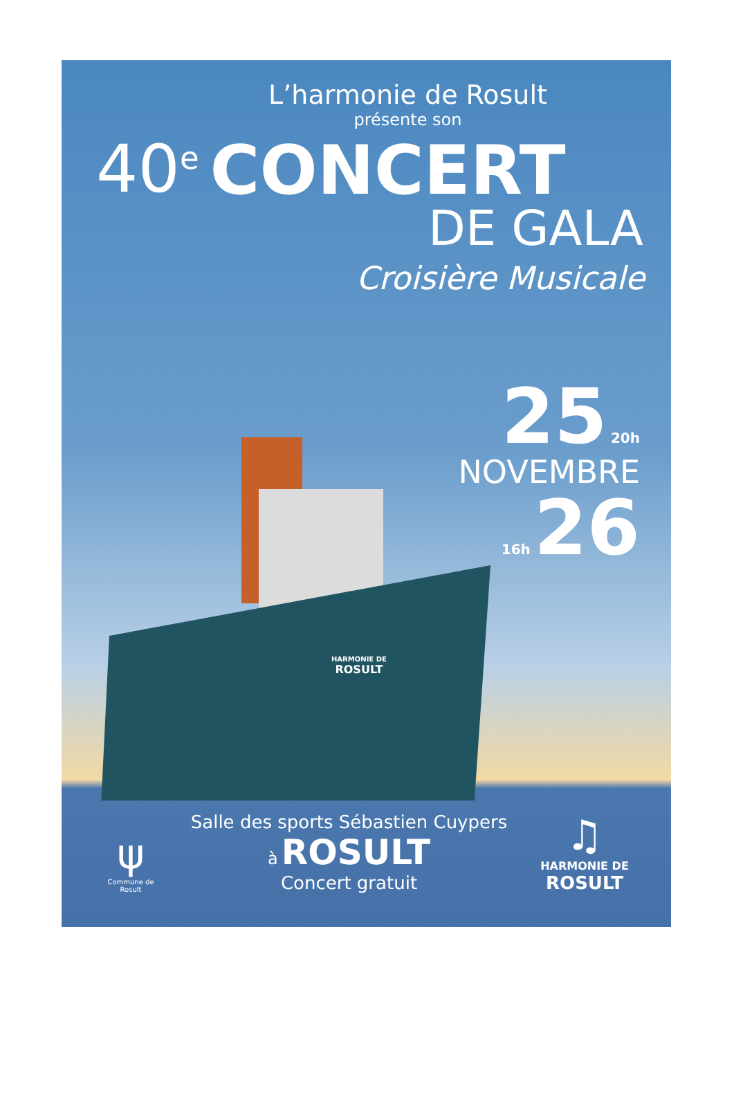HARMONIE DE
ROSULT
L’harmonie de Rosult
présente son
40<sup>e</sup> CONCERT
DE GALA
Croisière Musicale
25 20h
NOVEMBRE
16h 26
ψ
Commune de
Rosult
Salle des sports Sébastien Cuypers
à ROSULT
Concert gratuit
♫
HARMONIE DE
ROSULT